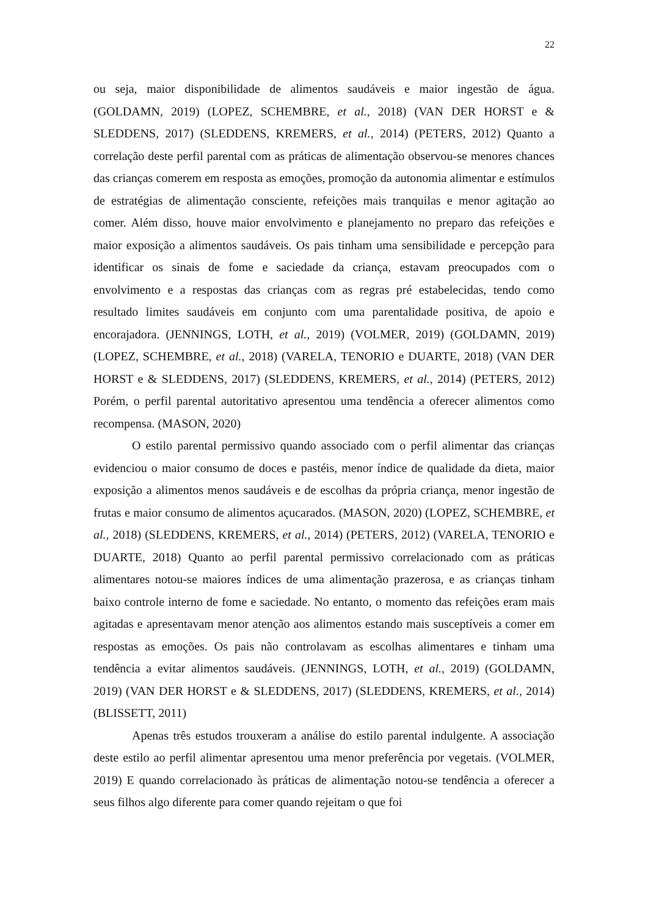22
ou seja, maior disponibilidade de alimentos saudáveis e maior ingestão de água. (GOLDAMN, 2019) (LOPEZ, SCHEMBRE, et al., 2018) (VAN DER HORST e & SLEDDENS, 2017) (SLEDDENS, KREMERS, et al., 2014) (PETERS, 2012) Quanto a correlação deste perfil parental com as práticas de alimentação observou-se menores chances das crianças comerem em resposta as emoções, promoção da autonomia alimentar e estímulos de estratégias de alimentação consciente, refeições mais tranquilas e menor agitação ao comer. Além disso, houve maior envolvimento e planejamento no preparo das refeições e maior exposição a alimentos saudáveis. Os pais tinham uma sensibilidade e percepção para identificar os sinais de fome e saciedade da criança, estavam preocupados com o envolvimento e a respostas das crianças com as regras pré estabelecidas, tendo como resultado limites saudáveis em conjunto com uma parentalidade positiva, de apoio e encorajadora. (JENNINGS, LOTH, et al., 2019) (VOLMER, 2019) (GOLDAMN, 2019) (LOPEZ, SCHEMBRE, et al., 2018) (VARELA, TENORIO e DUARTE, 2018) (VAN DER HORST e & SLEDDENS, 2017) (SLEDDENS, KREMERS, et al., 2014) (PETERS, 2012) Porém, o perfil parental autoritativo apresentou uma tendência a oferecer alimentos como recompensa. (MASON, 2020)
O estilo parental permissivo quando associado com o perfil alimentar das crianças evidenciou o maior consumo de doces e pastéis, menor índice de qualidade da dieta, maior exposição a alimentos menos saudáveis e de escolhas da própria criança, menor ingestão de frutas e maior consumo de alimentos açucarados. (MASON, 2020) (LOPEZ, SCHEMBRE, et al., 2018) (SLEDDENS, KREMERS, et al., 2014) (PETERS, 2012) (VARELA, TENORIO e DUARTE, 2018) Quanto ao perfil parental permissivo correlacionado com as práticas alimentares notou-se maiores índices de uma alimentação prazerosa, e as crianças tinham baixo controle interno de fome e saciedade. No entanto, o momento das refeições eram mais agitadas e apresentavam menor atenção aos alimentos estando mais susceptíveis a comer em respostas as emoções. Os pais não controlavam as escolhas alimentares e tinham uma tendência a evitar alimentos saudáveis. (JENNINGS, LOTH, et al., 2019) (GOLDAMN, 2019) (VAN DER HORST e & SLEDDENS, 2017) (SLEDDENS, KREMERS, et al., 2014) (BLISSETT, 2011)
Apenas três estudos trouxeram a análise do estilo parental indulgente. A associação deste estilo ao perfil alimentar apresentou uma menor preferência por vegetais. (VOLMER, 2019) E quando correlacionado às práticas de alimentação notou-se tendência a oferecer a seus filhos algo diferente para comer quando rejeitam o que foi